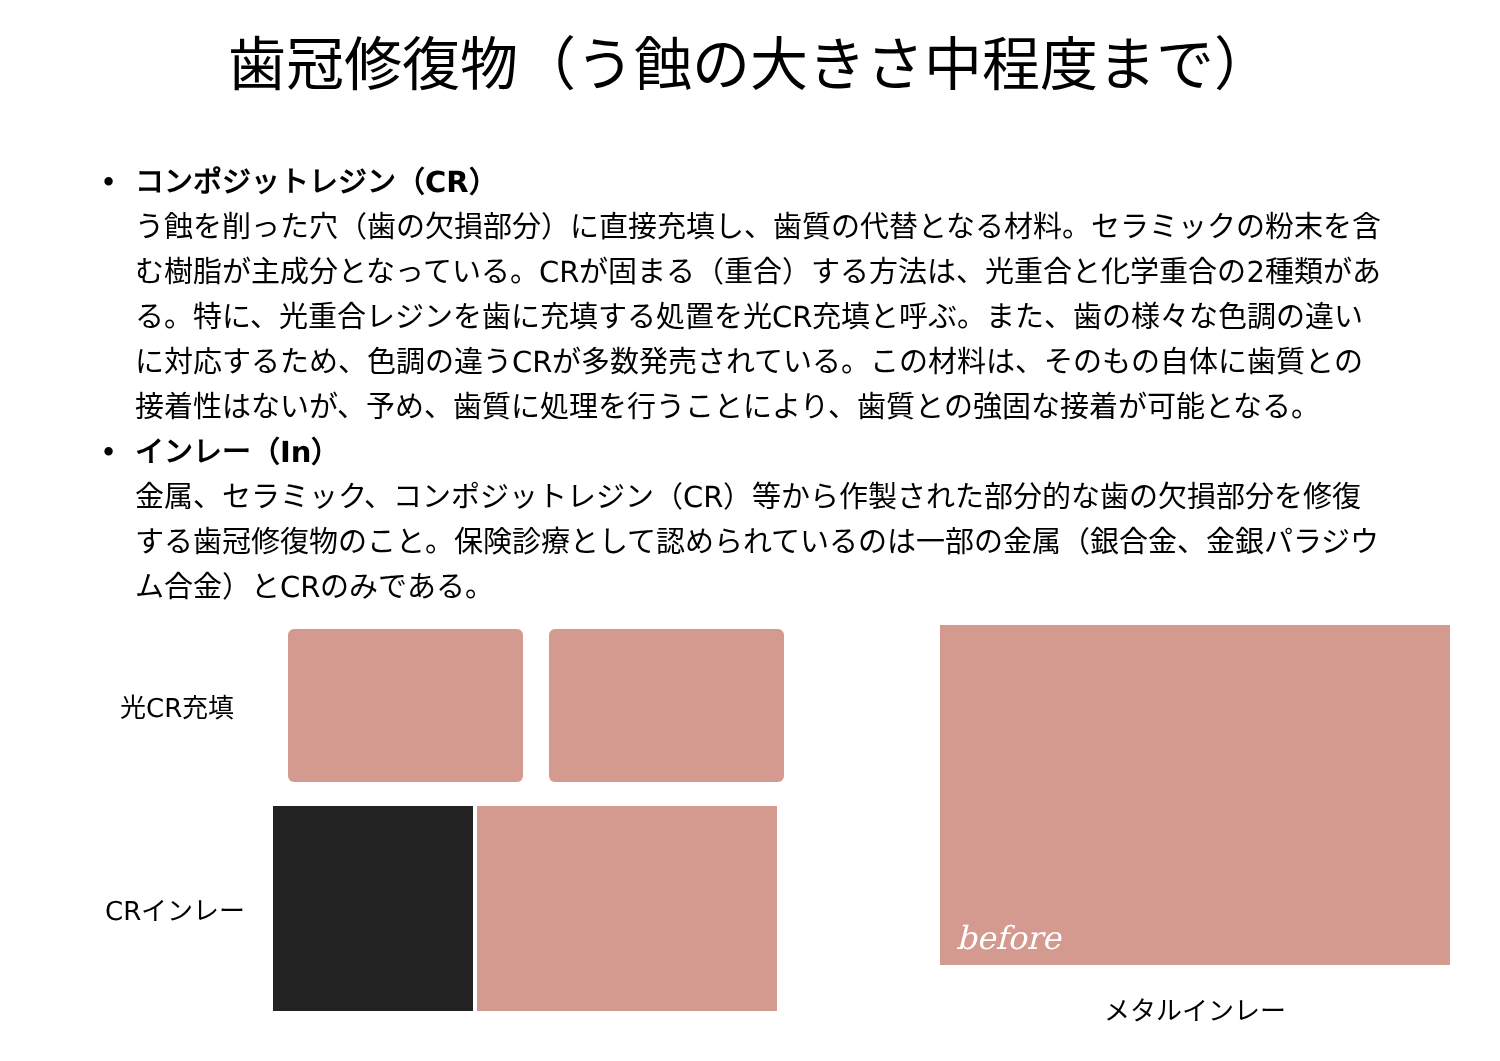歯冠修復物（う蝕の大きさ中程度まで）
• コンポジットレジン（CR）
う蝕を削った穴（歯の欠損部分）に直接充填し、歯質の代替となる材料。セラミックの粉末を含む樹脂が主成分となっている。CRが固まる（重合）する方法は、光重合と化学重合の2種類がある。特に、光重合レジンを歯に充填する処置を光CR充填と呼ぶ。また、歯の様々な色調の違いに対応するため、色調の違うCRが多数発売されている。この材料は、そのもの自体に歯質との接着性はないが、予め、歯質に処理を行うことにより、歯質との強固な接着が可能となる。
• インレー（In）
金属、セラミック、コンポジットレジン（CR）等から作製された部分的な歯の欠損部分を修復する歯冠修復物のこと。保険診療として認められているのは一部の金属（銀合金、金銀パラジウム合金）とCRのみである。
光CR充填
CRインレー
before
メタルインレー